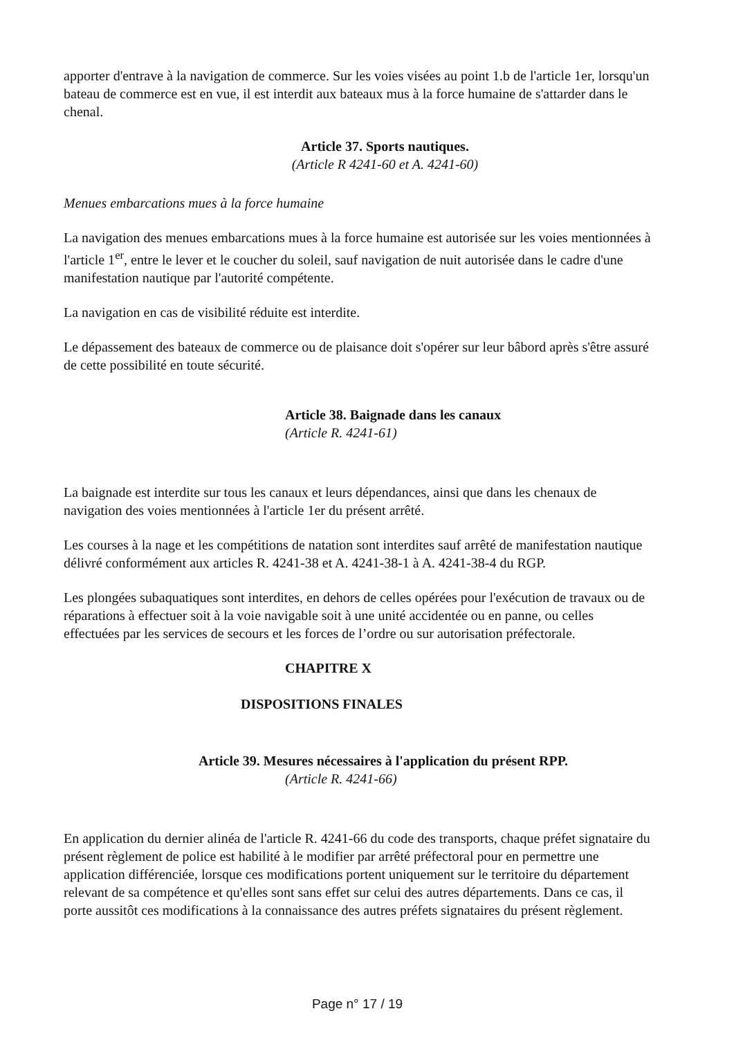apporter d'entrave à la navigation de commerce. Sur les voies visées au point 1.b de l'article 1er, lorsqu'un bateau de commerce est en vue, il est interdit aux bateaux mus à la force humaine de s'attarder dans le chenal.
Article 37. Sports nautiques.
(Article R 4241-60 et A. 4241-60)
Menues embarcations mues à la force humaine
La navigation des menues embarcations mues à la force humaine est autorisée sur les voies mentionnées à l'article 1<sup>er</sup>, entre le lever et le coucher du soleil, sauf navigation de nuit autorisée dans le cadre d'une manifestation nautique par l'autorité compétente.
La navigation en cas de visibilité réduite est interdite.
Le dépassement des bateaux de commerce ou de plaisance doit s'opérer sur leur bâbord après s'être assuré de cette possibilité en toute sécurité.
Article 38. Baignade dans les canaux
(Article R. 4241-61)
La baignade est interdite sur tous les canaux et leurs dépendances, ainsi que dans les chenaux de navigation des voies mentionnées à l'article 1er du présent arrêté.
Les courses à la nage et les compétitions de natation sont interdites sauf arrêté de manifestation nautique délivré conformément aux articles R. 4241-38 et A. 4241-38-1 à A. 4241-38-4 du RGP.
Les plongées subaquatiques sont interdites, en dehors de celles opérées pour l'exécution de travaux ou de réparations à effectuer soit à la voie navigable soit à une unité accidentée ou en panne, ou celles effectuées par les services de secours et les forces de l’ordre ou sur autorisation préfectorale.
CHAPITRE X
DISPOSITIONS FINALES
Article 39. Mesures nécessaires à l'application du présent RPP.
(Article R. 4241-66)
En application du dernier alinéa de l'article R. 4241-66 du code des transports, chaque préfet signataire du présent règlement de police est habilité à le modifier par arrêté préfectoral pour en permettre une application différenciée, lorsque ces modifications portent uniquement sur le territoire du département relevant de sa compétence et qu'elles sont sans effet sur celui des autres départements. Dans ce cas, il porte aussitôt ces modifications à la connaissance des autres préfets signataires du présent règlement.
Page n° 17 / 19